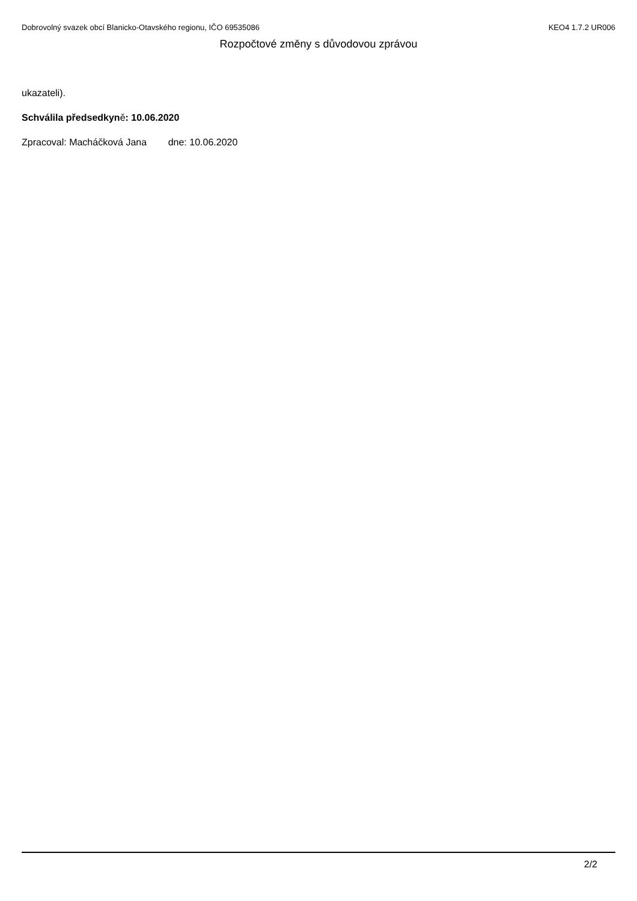Dobrovolný svazek obcí Blanicko-Otavského regionu, IČO 69535086
KEO4 1.7.2 UR006
Rozpočtové změny s důvodovou zprávou
ukazateli).
Schválila předsedkyně: 10.06.2020
Zpracoval: Macháčková Jana dne: 10.06.2020
2/2